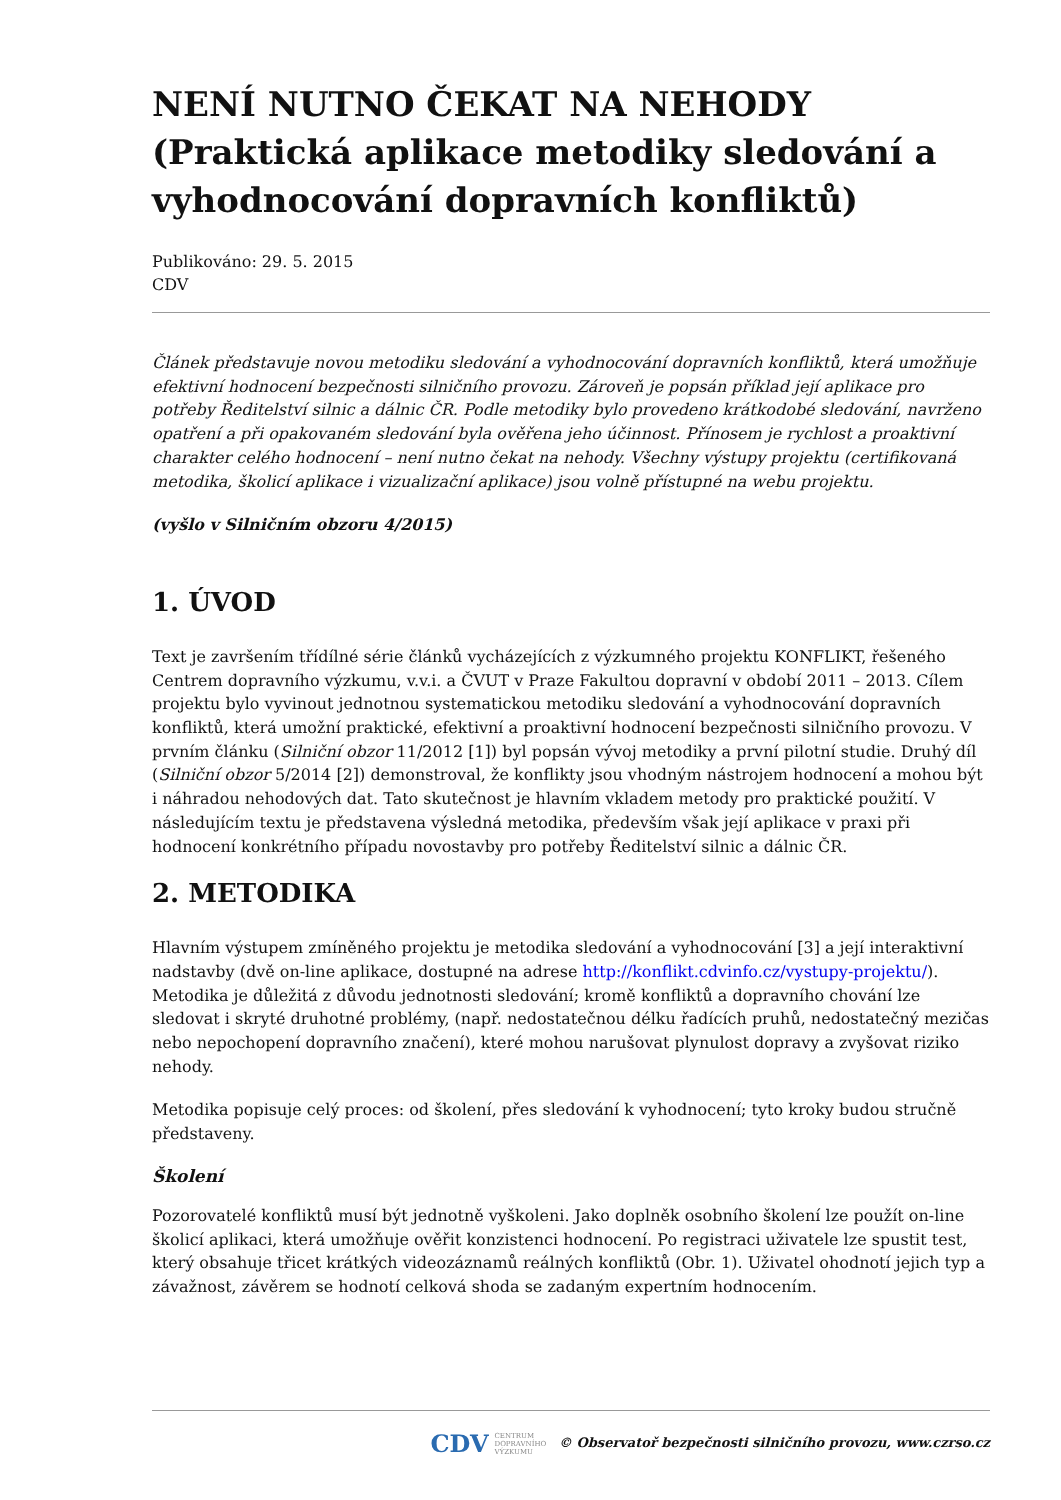NENÍ NUTNO ČEKAT NA NEHODY (Praktická aplikace metodiky sledování a vyhodnocování dopravních konfliktů)
Publikováno: 29. 5. 2015
CDV
Článek představuje novou metodiku sledování a vyhodnocování dopravních konfliktů, která umožňuje efektivní hodnocení bezpečnosti silničního provozu. Zároveň je popsán příklad její aplikace pro potřeby Ředitelství silnic a dálnic ČR. Podle metodiky bylo provedeno krátkodobé sledování, navrženo opatření a při opakovaném sledování byla ověřena jeho účinnost. Přínosem je rychlost a proaktivní charakter celého hodnocení – není nutno čekat na nehody. Všechny výstupy projektu (certifikovaná metodika, školicí aplikace i vizualizační aplikace) jsou volně přístupné na webu projektu.
(vyšlo v Silničním obzoru 4/2015)
1. ÚVOD
Text je završením třídílné série článků vycházejících z výzkumného projektu KONFLIKT, řešeného Centrem dopravního výzkumu, v.v.i. a ČVUT v Praze Fakultou dopravní v období 2011 – 2013. Cílem projektu bylo vyvinout jednotnou systematickou metodiku sledování a vyhodnocování dopravních konfliktů, která umožní praktické, efektivní a proaktivní hodnocení bezpečnosti silničního provozu. V prvním článku (Silniční obzor 11/2012 [1]) byl popsán vývoj metodiky a první pilotní studie. Druhý díl (Silniční obzor 5/2014 [2]) demonstroval, že konflikty jsou vhodným nástrojem hodnocení a mohou být i náhradou nehodových dat. Tato skutečnost je hlavním vkladem metody pro praktické použití. V následujícím textu je představena výsledná metodika, především však její aplikace v praxi při hodnocení konkrétního případu novostavby pro potřeby Ředitelství silnic a dálnic ČR.
2. METODIKA
Hlavním výstupem zmíněného projektu je metodika sledování a vyhodnocování [3] a její interaktivní nadstavby (dvě on-line aplikace, dostupné na adrese http://konflikt.cdvinfo.cz/vystupy-projektu/). Metodika je důležitá z důvodu jednotnosti sledování; kromě konfliktů a dopravního chování lze sledovat i skryté druhotné problémy, (např. nedostatečnou délku řadících pruhů, nedostatečný mezičas nebo nepochopení dopravního značení), které mohou narušovat plynulost dopravy a zvyšovat riziko nehody.
Metodika popisuje celý proces: od školení, přes sledování k vyhodnocení; tyto kroky budou stručně představeny.
Školení
Pozorovatelé konfliktů musí být jednotně vyškoleni. Jako doplněk osobního školení lze použít on-line školicí aplikaci, která umožňuje ověřit konzistenci hodnocení. Po registraci uživatele lze spustit test, který obsahuje třicet krátkých videozáznamů reálných konfliktů (Obr. 1). Uživatel ohodnotí jejich typ a závažnost, závěrem se hodnotí celková shoda se zadaným expertním hodnocením.
CDV CENTRUM
DOPRAVNÍHO
VÝZKUMU © Observatoř bezpečnosti silničního provozu, www.czrso.cz